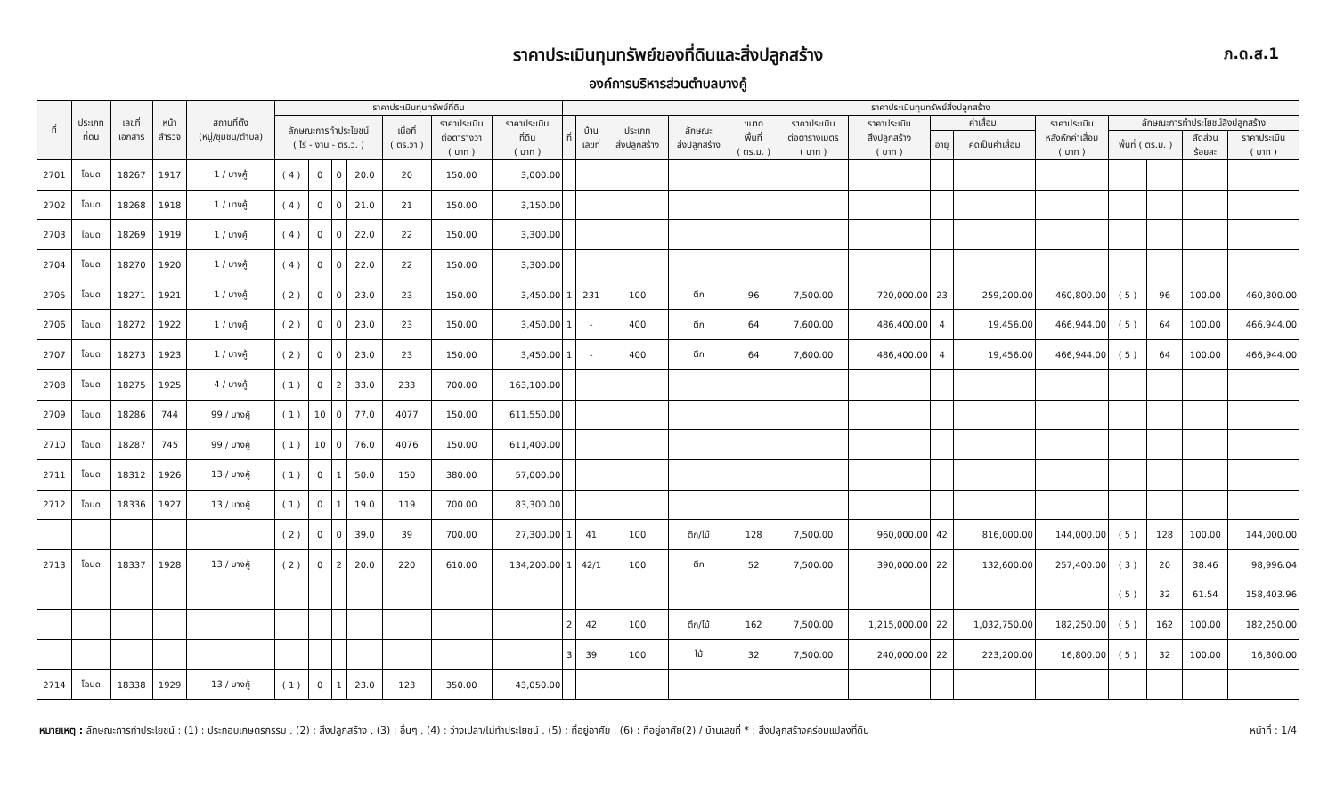ราคาประเมินทุนทรัพย์ของที่ดินและสิ่งปลูกสร้าง
องค์การบริหารส่วนตำบลบางคู้
ภ.ด.ส.1
| ที่ | ประเภท ที่ดิน | เลขที่ เอกสาร | หน้า สำรวจ | สถานที่ตั้ง (หมู่/ชุมชน/ตำบล) | ราคาประเมินทุนทรัพย์ที่ดิน | | | | | | | ราคาประเมินทุนทรัพย์สิ่งปลูกสร้าง | | | | | | | | | | | | | |
| --- | --- | --- | --- | --- | --- | --- | --- | --- | --- | --- | --- | --- | --- | --- | --- | --- | --- | --- | --- | --- | --- | --- | --- | --- | --- |
| | | | | | ลักษณะการทำประโยชน์ ( ไร่ - งาน - ตร.ว. ) | | | | เนื้อที่ ( ตร.วา ) | ราคาประเมิน ต่อตารางวา ( บาท ) | ราคาประเมิน ที่ดิน ( บาท ) | ที่ | บ้าน เลขที่ | ประเภท สิ่งปลูกสร้าง | ลักษณะ สิ่งปลูกสร้าง | ขนาด พื้นที่ ( ตร.ม. ) | ราคาประเมิน ต่อตารางเมตร ( บาท ) | ราคาประเมิน สิ่งปลูกสร้าง ( บาท ) | ค่าเสื่อม | | ราคาประเมิน หลังหักค่าเสื่อม ( บาท ) | ลักษณะการทำประโยชน์สิ่งปลูกสร้าง | | | |
| | | | | | | | | | | | | | | | | | | | อายุ | คิดเป็นค่าเสื่อม | | พื้นที่ ( ตร.ม. ) | | สัดส่วน ร้อยละ | ราคาประเมิน ( บาท ) |
| 2701 | โฉนด | 18267 | 1917 | 1 / บางคู้ | ( 4 ) | 0 | 0 | 20.0 | 20 | 150.00 | 3,000.00 | | | | | | | | | | | | | | |
| 2702 | โฉนด | 18268 | 1918 | 1 / บางคู้ | ( 4 ) | 0 | 0 | 21.0 | 21 | 150.00 | 3,150.00 | | | | | | | | | | | | | | |
| 2703 | โฉนด | 18269 | 1919 | 1 / บางคู้ | ( 4 ) | 0 | 0 | 22.0 | 22 | 150.00 | 3,300.00 | | | | | | | | | | | | | | |
| 2704 | โฉนด | 18270 | 1920 | 1 / บางคู้ | ( 4 ) | 0 | 0 | 22.0 | 22 | 150.00 | 3,300.00 | | | | | | | | | | | | | | |
| 2705 | โฉนด | 18271 | 1921 | 1 / บางคู้ | ( 2 ) | 0 | 0 | 23.0 | 23 | 150.00 | 3,450.00 | 1 | 231 | 100 | ตึก | 96 | 7,500.00 | 720,000.00 | 23 | 259,200.00 | 460,800.00 | ( 5 ) | 96 | 100.00 | 460,800.00 |
| 2706 | โฉนด | 18272 | 1922 | 1 / บางคู้ | ( 2 ) | 0 | 0 | 23.0 | 23 | 150.00 | 3,450.00 | 1 | - | 400 | ตึก | 64 | 7,600.00 | 486,400.00 | 4 | 19,456.00 | 466,944.00 | ( 5 ) | 64 | 100.00 | 466,944.00 |
| 2707 | โฉนด | 18273 | 1923 | 1 / บางคู้ | ( 2 ) | 0 | 0 | 23.0 | 23 | 150.00 | 3,450.00 | 1 | - | 400 | ตึก | 64 | 7,600.00 | 486,400.00 | 4 | 19,456.00 | 466,944.00 | ( 5 ) | 64 | 100.00 | 466,944.00 |
| 2708 | โฉนด | 18275 | 1925 | 4 / บางคู้ | ( 1 ) | 0 | 2 | 33.0 | 233 | 700.00 | 163,100.00 | | | | | | | | | | | | | | |
| 2709 | โฉนด | 18286 | 744 | 99 / บางคู้ | ( 1 ) | 10 | 0 | 77.0 | 4077 | 150.00 | 611,550.00 | | | | | | | | | | | | | | |
| 2710 | โฉนด | 18287 | 745 | 99 / บางคู้ | ( 1 ) | 10 | 0 | 76.0 | 4076 | 150.00 | 611,400.00 | | | | | | | | | | | | | | |
| 2711 | โฉนด | 18312 | 1926 | 13 / บางคู้ | ( 1 ) | 0 | 1 | 50.0 | 150 | 380.00 | 57,000.00 | | | | | | | | | | | | | | |
| 2712 | โฉนด | 18336 | 1927 | 13 / บางคู้ | ( 1 ) | 0 | 1 | 19.0 | 119 | 700.00 | 83,300.00 | | | | | | | | | | | | | | |
| | | | | | ( 2 ) | 0 | 0 | 39.0 | 39 | 700.00 | 27,300.00 | 1 | 41 | 100 | ตึก/ไม้ | 128 | 7,500.00 | 960,000.00 | 42 | 816,000.00 | 144,000.00 | ( 5 ) | 128 | 100.00 | 144,000.00 |
| 2713 | โฉนด | 18337 | 1928 | 13 / บางคู้ | ( 2 ) | 0 | 2 | 20.0 | 220 | 610.00 | 134,200.00 | 1 | 42/1 | 100 | ตึก | 52 | 7,500.00 | 390,000.00 | 22 | 132,600.00 | 257,400.00 | ( 3 ) | 20 | 38.46 | 98,996.04 |
| | | | | | | | | | | | | | | | | | | | | | | ( 5 ) | 32 | 61.54 | 158,403.96 |
| | | | | | | | | | | | | 2 | 42 | 100 | ตึก/ไม้ | 162 | 7,500.00 | 1,215,000.00 | 22 | 1,032,750.00 | 182,250.00 | ( 5 ) | 162 | 100.00 | 182,250.00 |
| | | | | | | | | | | | | 3 | 39 | 100 | ไม้ | 32 | 7,500.00 | 240,000.00 | 22 | 223,200.00 | 16,800.00 | ( 5 ) | 32 | 100.00 | 16,800.00 |
| 2714 | โฉนด | 18338 | 1929 | 13 / บางคู้ | ( 1 ) | 0 | 1 | 23.0 | 123 | 350.00 | 43,050.00 | | | | | | | | | | | | | | |
หมายเหตุ : ลักษณะการทำประโยชน์ : (1) : ประกอบเกษตรกรรม , (2) : สิ่งปลูกสร้าง , (3) : อื่นๆ , (4) : ว่างเปล่า/ไม่ทำประโยชน์ , (5) : ที่อยู่อาศัย , (6) : ที่อยู่อาศัย(2) / บ้านเลขที่ * : สิ่งปลูกสร้างคร่อมแปลงที่ดิน
หน้าที่ : 1/4